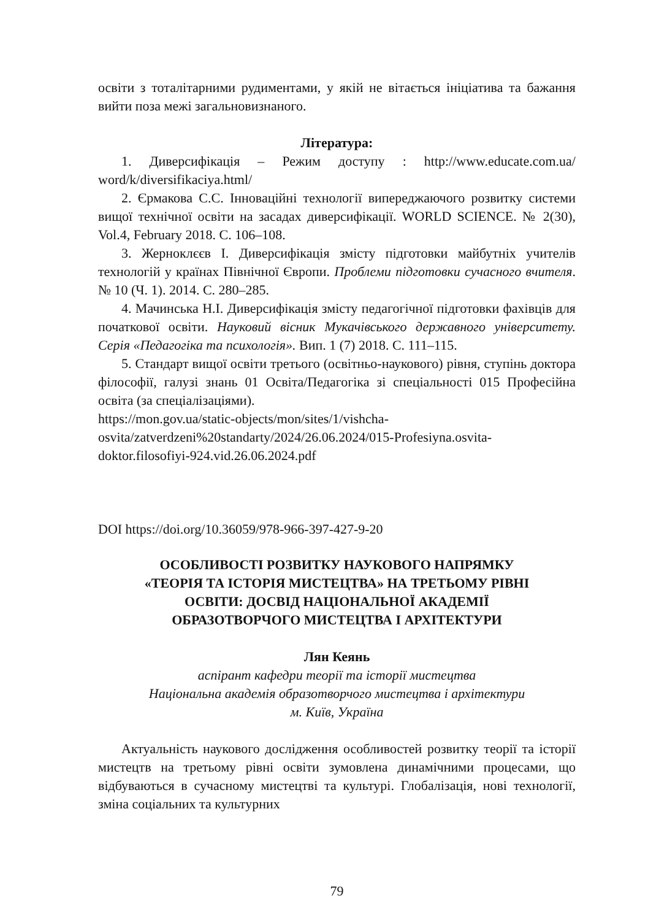освіти з тоталітарними рудиментами, у якій не вітається ініціатива та бажання вийти поза межі загальновизнаного.
Література:
1. Диверсифікація – Режим доступу : http://www.educate.com.ua/ word/k/diversifikaciya.html/
2. Єрмакова С.С. Інноваційні технології випереджаючого розвитку системи вищої технічної освіти на засадах диверсифікації. WORLD SCIENCE. № 2(30), Vol.4, February 2018. С. 106–108.
3. Жерноклєєв І. Диверсифікація змісту підготовки майбутніх учителів технологій у країнах Північної Європи. Проблеми підготовки сучасного вчителя. № 10 (Ч. 1). 2014. С. 280–285.
4. Мачинська Н.І. Диверсифікація змісту педагогічної підготовки фахівців для початкової освіти. Науковий вісник Мукачівського державного університету. Серія «Педагогіка та психологія». Вип. 1 (7) 2018. С. 111–115.
5. Стандарт вищої освіти третього (освітньо-наукового) рівня, ступінь доктора філософії, галузі знань 01 Освіта/Педагогіка зі спеціальності 015 Професійна освіта (за спеціалізаціями).
https://mon.gov.ua/static-objects/mon/sites/1/vishcha-
osvita/zatverdzeni%20standarty/2024/26.06.2024/015-Profesiyna.osvita-
doktor.filosofiyi-924.vid.26.06.2024.pdf
DOI https://doi.org/10.36059/978-966-397-427-9-20
ОСОБЛИВОСТІ РОЗВИТКУ НАУКОВОГО НАПРЯМКУ
«ТЕОРІЯ ТА ІСТОРІЯ МИСТЕЦТВА» НА ТРЕТЬОМУ РІВНІ
ОСВІТИ: ДОСВІД НАЦІОНАЛЬНОЇ АКАДЕМІЇ
ОБРАЗОТВОРЧОГО МИСТЕЦТВА І АРХІТЕКТУРИ
Лян Кеянь
аспірант кафедри теорії та історії мистецтва
Національна академія образотворчого мистецтва і архітектури
м. Київ, Україна
Актуальність наукового дослідження особливостей розвитку теорії та історії мистецтв на третьому рівні освіти зумовлена динамічними процесами, що відбуваються в сучасному мистецтві та культурі. Глобалізація, нові технології, зміна соціальних та культурних
79